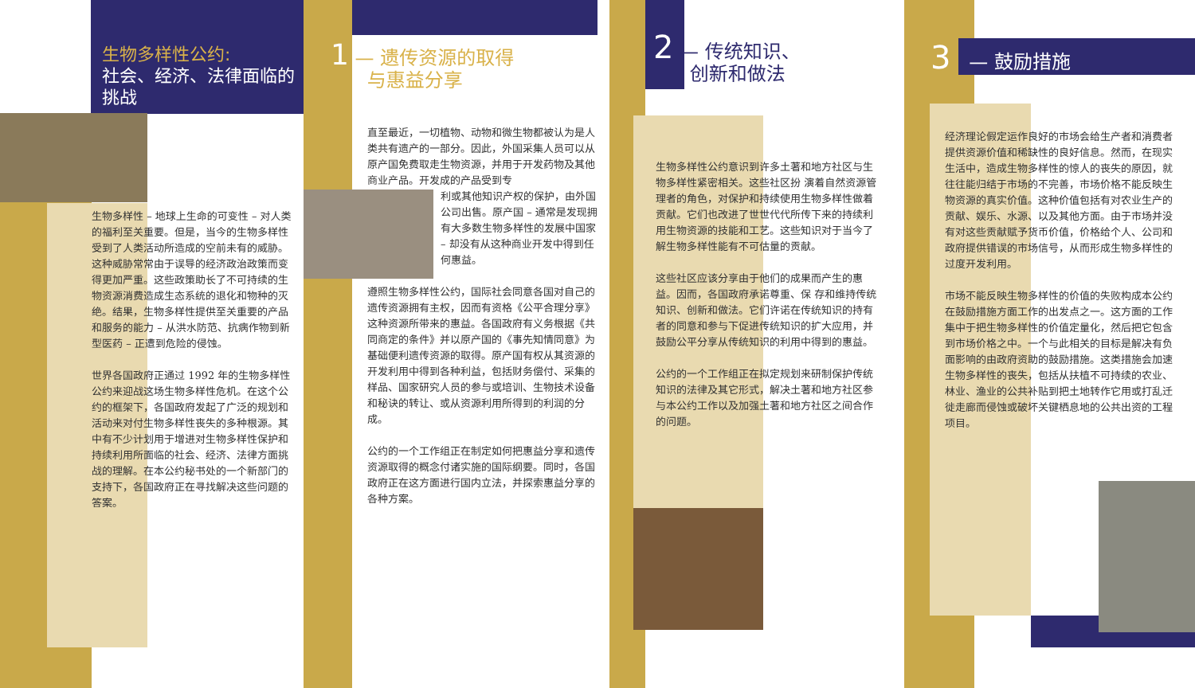生物多样性公约:
社会、经济、法律面临的挑战
生物多样性 – 地球上生命的可变性 – 对人类的福利至关重要。但是，当今的生物多样性受到了人类活动所造成的空前未有的威胁。这种威胁常常由于误导的经济政治政策而变得更加严重。这些政策助长了不可持续的生物资源消费造成生态系统的退化和物种的灭绝。结果，生物多样性提供至关重要的产品和服务的能力 – 从洪水防范、抗病作物到新型医药 – 正遭到危险的侵蚀。
世界各国政府正通过 1992 年的生物多样性公约来迎战这场生物多样性危机。在这个公约的框架下，各国政府发起了广泛的规划和活动来对付生物多样性丧失的多种根源。其中有不少计划用于增进对生物多样性保护和持续利用所面临的社会、经济、法律方面挑战的理解。在本公约秘书处的一个新部门的支持下，各国政府正在寻找解决这些问题的答案。
1 — 遗传资源的取得
与惠益分享
直至最近，一切植物、动物和微生物都被认为是人类共有遗产的一部分。因此，外国采集人员可以从原产国免费取走生物资源，并用于开发药物及其他商业产品。开发成的产品受到专
利或其他知识产权的保护，由外国公司出售。原产国 – 通常是发现拥有大多数生物多样性的发展中国家 – 却没有从这种商业开发中得到任何惠益。
遵照生物多样性公约，国际社会同意各国对自己的遗传资源拥有主权，因而有资格《公平合理分享》这种资源所带来的惠益。各国政府有义务根据《共同商定的条件》并以原产国的《事先知情同意》为基础便利遗传资源的取得。原产国有权从其资源的开发利用中得到各种利益，包括财务偿付、采集的样品、国家研究人员的参与或培训、生物技术设备和秘诀的转让、或从资源利用所得到的利润的分成。
公约的一个工作组正在制定如何把惠益分享和遗传资源取得的概念付诸实施的国际纲要。同时，各国政府正在这方面进行国内立法，并探索惠益分享的各种方案。
2 — 传统知识、
创新和做法
生物多样性公约意识到许多土著和地方社区与生物多样性紧密相关。这些社区扮 演着自然资源管理者的角色，对保护和持续使用生物多样性做着贡献。它们也改进了世世代代所传下来的持续利用生物资源的技能和工艺。这些知识对于当今了解生物多样性能有不可估量的贡献。
这些社区应该分享由于他们的成果而产生的惠益。因而，各国政府承诺尊重、保 存和维持传统知识、创新和做法。它们许诺在传统知识的持有者的同意和参与下促进传统知识的扩大应用，并鼓励公平分享从传统知识的利用中得到的惠益。
公约的一个工作组正在拟定规划来研制保护传统知识的法律及其它形式，解决土著和地方社区参与本公约工作以及加强土著和地方社区之间合作的问题。
3 — 鼓励措施
经济理论假定运作良好的市场会给生产者和消费者提供资源价值和稀缺性的良好信息。然而，在现实生活中，造成生物多样性的惊人的丧失的原因，就往往能归结于市场的不完善，市场价格不能反映生物资源的真实价值。这种价值包括有对农业生产的贡献、娱乐、水源、以及其他方面。由于市场并没有对这些贡献赋予货币价值，价格给个人、公司和政府提供错误的市场信号，从而形成生物多样性的过度开发利用。
市场不能反映生物多样性的价值的失败构成本公约在鼓励措施方面工作的出发点之一。这方面的工作集中于把生物多样性的价值定量化，然后把它包含到市场价格之中。一个与此相关的目标是解决有负面影响的由政府资助的鼓励措施。这类措施会加速生物多样性的丧失，包括从扶植不可持续的农业、林业、渔业的公共补贴到把土地转作它用或打乱迁徙走廊而侵蚀或破坏关键栖息地的公共出资的工程项目。